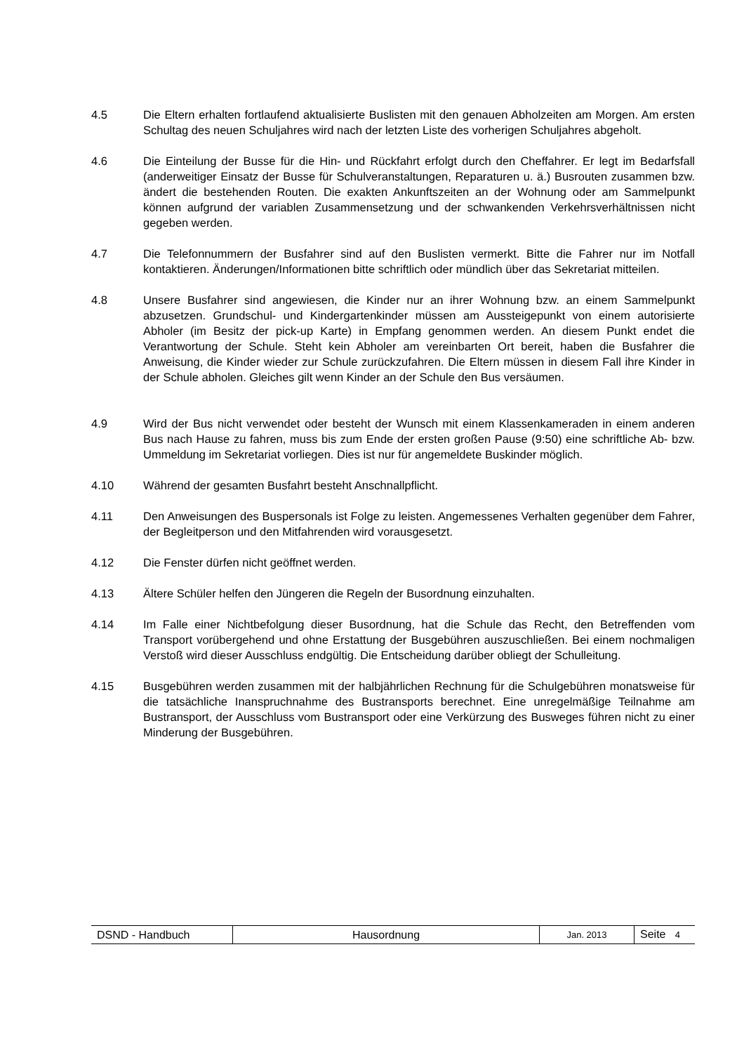4.5 Die Eltern erhalten fortlaufend aktualisierte Buslisten mit den genauen Abholzeiten am Morgen. Am ersten Schultag des neuen Schuljahres wird nach der letzten Liste des vorherigen Schuljahres abgeholt.
4.6 Die Einteilung der Busse für die Hin- und Rückfahrt erfolgt durch den Cheffahrer. Er legt im Bedarfsfall (anderweitiger Einsatz der Busse für Schulveranstaltungen, Reparaturen u. ä.) Busrouten zusammen bzw. ändert die bestehenden Routen. Die exakten Ankunftszeiten an der Wohnung oder am Sammelpunkt können aufgrund der variablen Zusammensetzung und der schwankenden Verkehrsverhältnissen nicht gegeben werden.
4.7 Die Telefonnummern der Busfahrer sind auf den Buslisten vermerkt. Bitte die Fahrer nur im Notfall kontaktieren. Änderungen/Informationen bitte schriftlich oder mündlich über das Sekretariat mitteilen.
4.8 Unsere Busfahrer sind angewiesen, die Kinder nur an ihrer Wohnung bzw. an einem Sammelpunkt abzusetzen. Grundschul- und Kindergartenkinder müssen am Aussteigepunkt von einem autorisierte Abholer (im Besitz der pick-up Karte) in Empfang genommen werden. An diesem Punkt endet die Verantwortung der Schule. Steht kein Abholer am vereinbarten Ort bereit, haben die Busfahrer die Anweisung, die Kinder wieder zur Schule zurückzufahren. Die Eltern müssen in diesem Fall ihre Kinder in der Schule abholen. Gleiches gilt wenn Kinder an der Schule den Bus versäumen.
4.9 Wird der Bus nicht verwendet oder besteht der Wunsch mit einem Klassenkameraden in einem anderen Bus nach Hause zu fahren, muss bis zum Ende der ersten großen Pause (9:50) eine schriftliche Ab- bzw. Ummeldung im Sekretariat vorliegen. Dies ist nur für angemeldete Buskinder möglich.
4.10 Während der gesamten Busfahrt besteht Anschnallpflicht.
4.11 Den Anweisungen des Buspersonals ist Folge zu leisten. Angemessenes Verhalten gegenüber dem Fahrer, der Begleitperson und den Mitfahrenden wird vorausgesetzt.
4.12 Die Fenster dürfen nicht geöffnet werden.
4.13 Ältere Schüler helfen den Jüngeren die Regeln der Busordnung einzuhalten.
4.14 Im Falle einer Nichtbefolgung dieser Busordnung, hat die Schule das Recht, den Betreffenden vom Transport vorübergehend und ohne Erstattung der Busgebühren auszuschließen. Bei einem nochmaligen Verstoß wird dieser Ausschluss endgültig. Die Entscheidung darüber obliegt der Schulleitung.
4.15 Busgebühren werden zusammen mit der halbjährlichen Rechnung für die Schulgebühren monatsweise für die tatsächliche Inanspruchnahme des Bustransports berechnet. Eine unregelmäßige Teilnahme am Bustransport, der Ausschluss vom Bustransport oder eine Verkürzung des Busweges führen nicht zu einer Minderung der Busgebühren.
| DSND - Handbuch | Hausordnung | Jan. 2013 | Seite 4 |